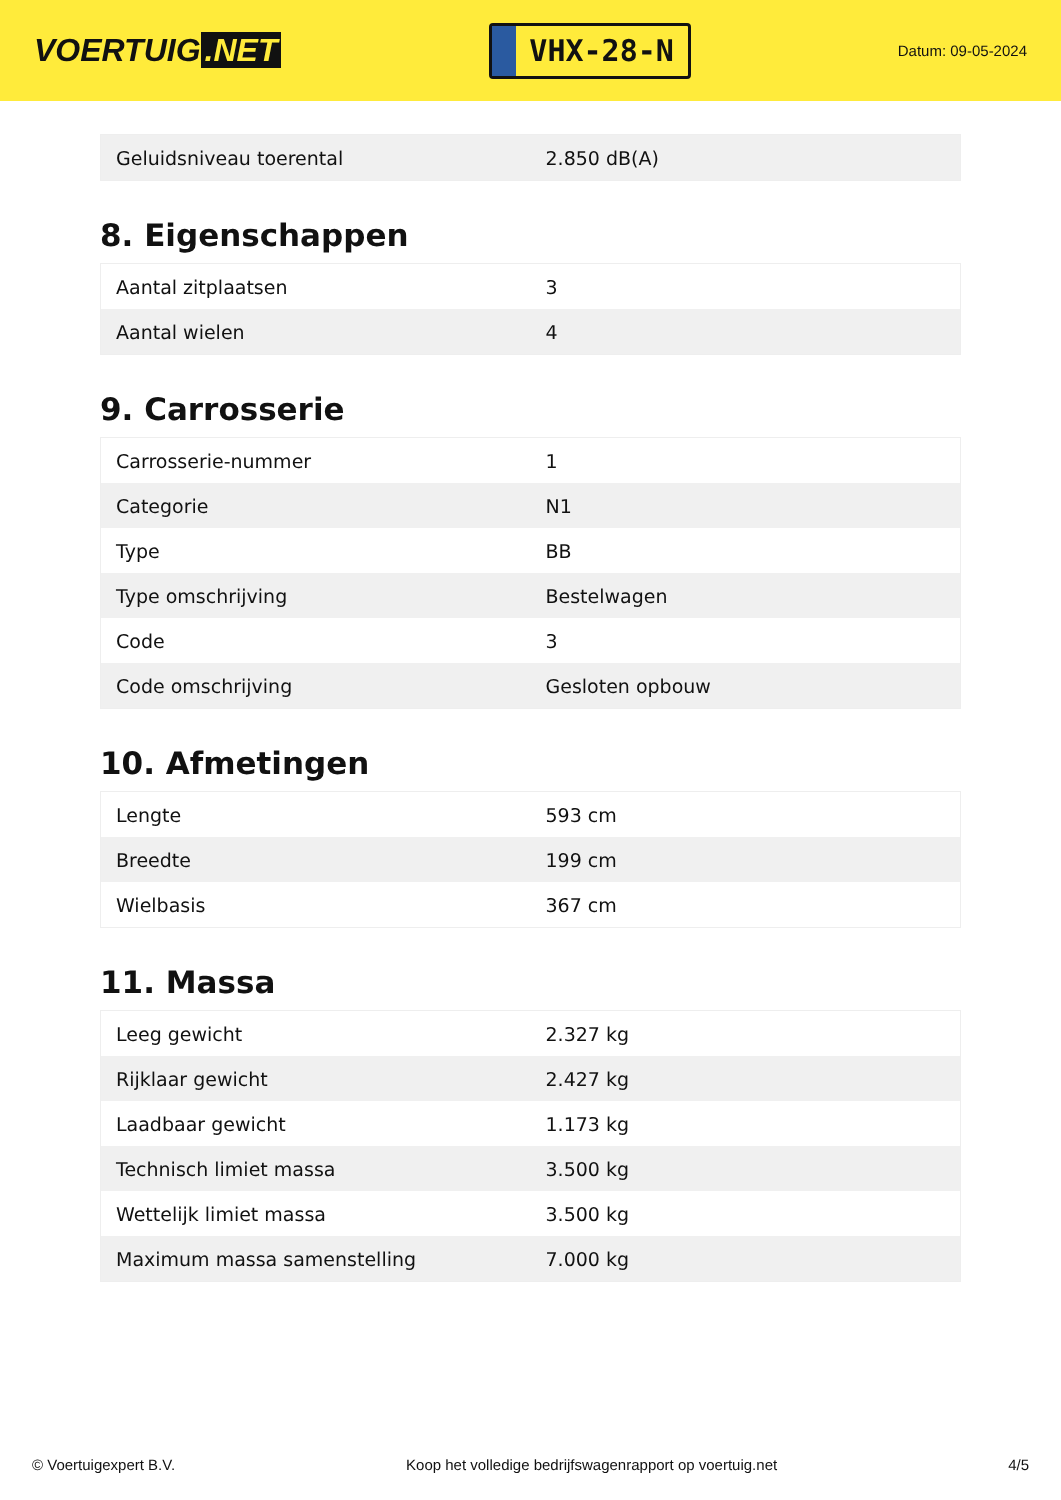VOERTUIG.NET
VHX-28-N
Datum: 09-05-2024
| Geluidsniveau toerental | 2.850 dB(A) |
8. Eigenschappen
| Aantal zitplaatsen | 3 |
| Aantal wielen | 4 |
9. Carrosserie
| Carrosserie-nummer | 1 |
| Categorie | N1 |
| Type | BB |
| Type omschrijving | Bestelwagen |
| Code | 3 |
| Code omschrijving | Gesloten opbouw |
10. Afmetingen
| Lengte | 593 cm |
| Breedte | 199 cm |
| Wielbasis | 367 cm |
11. Massa
| Leeg gewicht | 2.327 kg |
| Rijklaar gewicht | 2.427 kg |
| Laadbaar gewicht | 1.173 kg |
| Technisch limiet massa | 3.500 kg |
| Wettelijk limiet massa | 3.500 kg |
| Maximum massa samenstelling | 7.000 kg |
© Voertuigexpert B.V. Koop het volledige bedrijfswagenrapport op voertuig.net 4/5